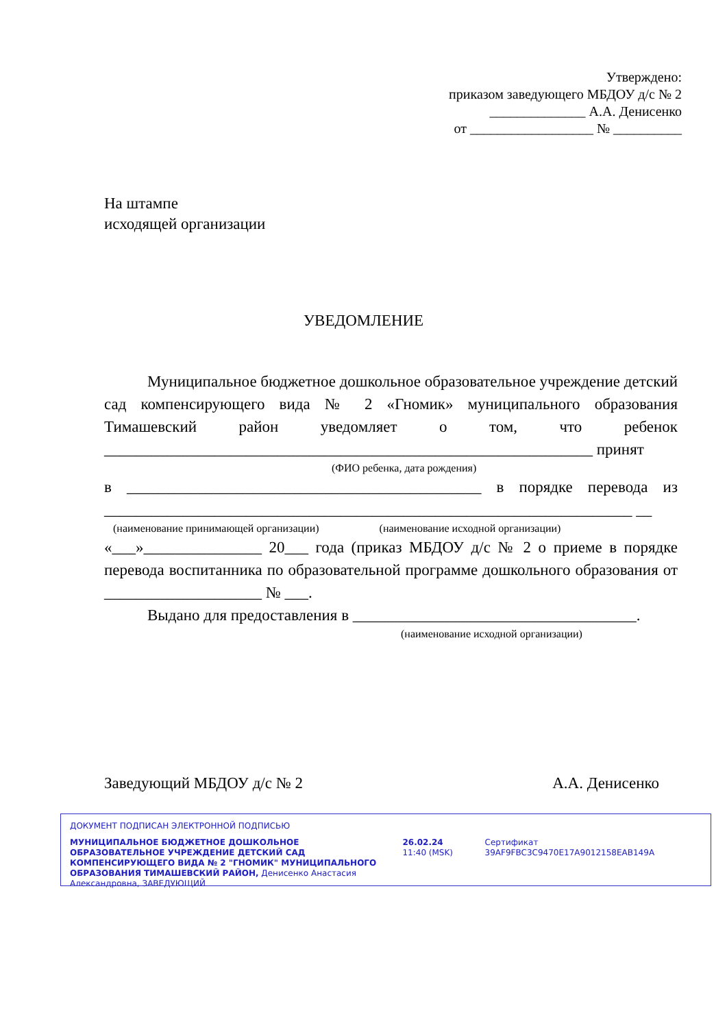Утверждено:
приказом заведующего МБДОУ д/с № 2
______________ А.А. Денисенко
от __________________ № __________
На штампе
исходящей организации
УВЕДОМЛЕНИЕ
Муниципальное бюджетное дошкольное образовательное учреждение детский сад компенсирующего вида № 2 «Гномик» муниципального образования Тимашевский район уведомляет о том, что ребенок ______________________________________________________________ принят
(ФИО ребенка, дата рождения)
в _____________________________________________ в порядке перевода из ___________________________________________________________________ __
(наименование принимающей организации) (наименование исходной организации)
«___»_______________ 20___ года (приказ МБДОУ д/с № 2 о приеме в порядке перевода воспитанника по образовательной программе дошкольного образования от ____________________ № ___.
Выдано для предоставления в ____________________________________.
(наименование исходной организации)
Заведующий МБДОУ д/с № 2 А.А. Денисенко
ДОКУМЕНТ ПОДПИСАН ЭЛЕКТРОННОЙ ПОДПИСЬЮ
МУНИЦИПАЛЬНОЕ БЮДЖЕТНОЕ ДОШКОЛЬНОЕ ОБРАЗОВАТЕЛЬНОЕ УЧРЕЖДЕНИЕ ДЕТСКИЙ САД КОМПЕНСИРУЮЩЕГО ВИДА № 2 "ГНОМИК" МУНИЦИПАЛЬНОГО ОБРАЗОВАНИЯ ТИМАШЕВСКИЙ РАЙОН, Денисенко Анастасия Александровна, ЗАВЕДУЮЩИЙ
26.02.24 11:40 (MSK)
Сертификат 39AF9FBC3C9470E17A9012158EAB149A